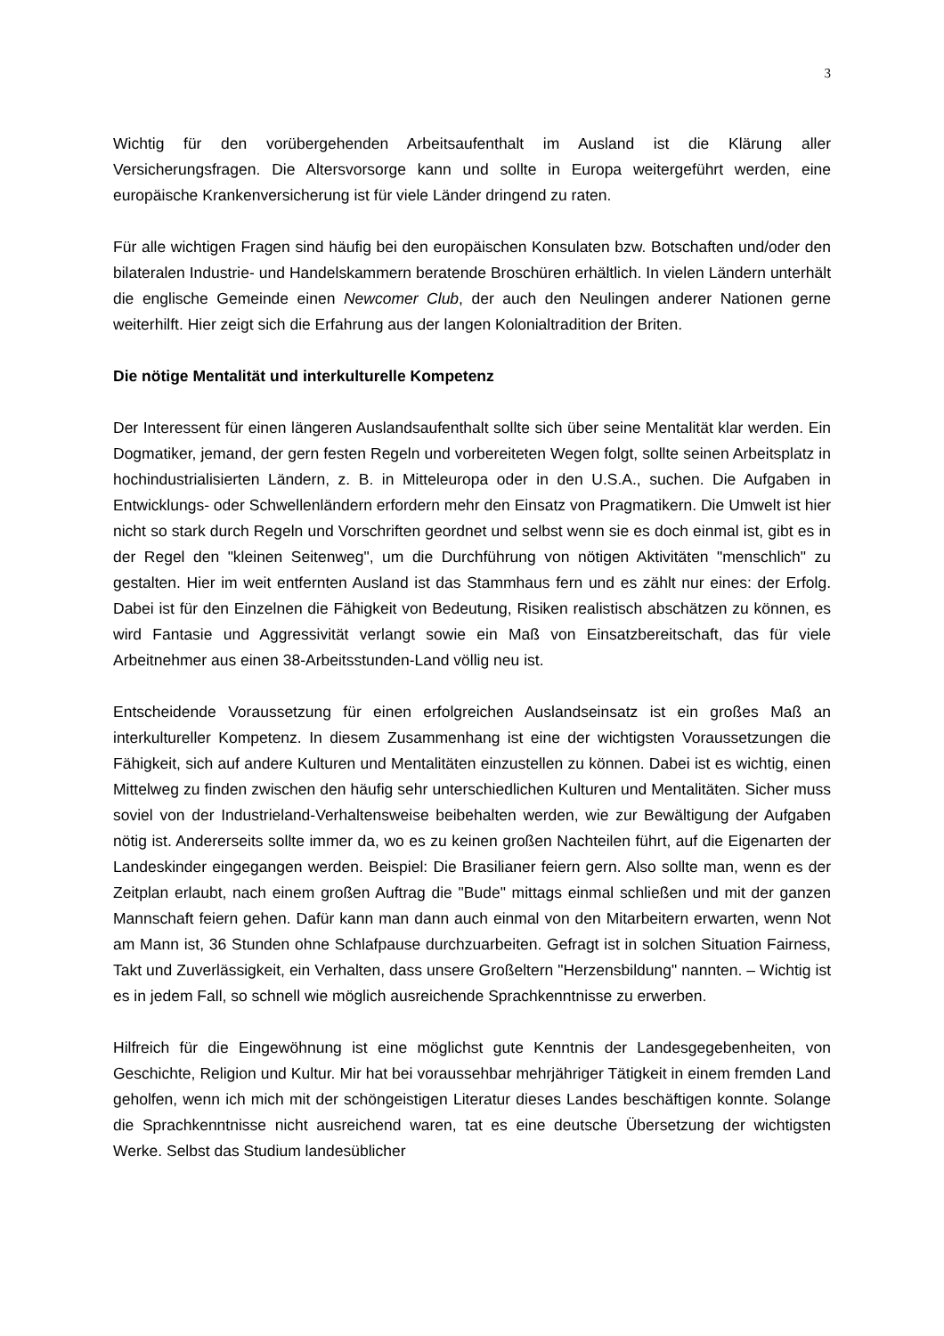3
Wichtig für den vorübergehenden Arbeitsaufenthalt im Ausland ist die Klärung aller Versicherungsfragen. Die Altersvorsorge kann und sollte in Europa weitergeführt werden, eine europäische Krankenversicherung ist für viele Länder dringend zu raten.
Für alle wichtigen Fragen sind häufig bei den europäischen Konsulaten bzw. Botschaften und/oder den bilateralen Industrie- und Handelskammern beratende Broschüren erhältlich. In vielen Ländern unterhält die englische Gemeinde einen Newcomer Club, der auch den Neulingen anderer Nationen gerne weiterhilft. Hier zeigt sich die Erfahrung aus der langen Kolonialtradition der Briten.
Die nötige Mentalität und interkulturelle Kompetenz
Der Interessent für einen längeren Auslandsaufenthalt sollte sich über seine Mentalität klar werden. Ein Dogmatiker, jemand, der gern festen Regeln und vorbereiteten Wegen folgt, sollte seinen Arbeitsplatz in hochindustrialisierten Ländern, z. B. in Mitteleuropa oder in den U.S.A., suchen. Die Aufgaben in Entwicklungs- oder Schwellenländern erfordern mehr den Einsatz von Pragmatikern. Die Umwelt ist hier nicht so stark durch Regeln und Vorschriften geordnet und selbst wenn sie es doch einmal ist, gibt es in der Regel den "kleinen Seitenweg", um die Durchführung von nötigen Aktivitäten "menschlich" zu gestalten. Hier im weit entfernten Ausland ist das Stammhaus fern und es zählt nur eines: der Erfolg. Dabei ist für den Einzelnen die Fähigkeit von Bedeutung, Risiken realistisch abschätzen zu können, es wird Fantasie und Aggressivität verlangt sowie ein Maß von Einsatzbereitschaft, das für viele Arbeitnehmer aus einen 38-Arbeitsstunden-Land völlig neu ist.
Entscheidende Voraussetzung für einen erfolgreichen Auslandseinsatz ist ein großes Maß an interkultureller Kompetenz. In diesem Zusammenhang ist eine der wichtigsten Voraussetzungen die Fähigkeit, sich auf andere Kulturen und Mentalitäten einzustellen zu können. Dabei ist es wichtig, einen Mittelweg zu finden zwischen den häufig sehr unterschiedlichen Kulturen und Mentalitäten. Sicher muss soviel von der Industrieland-Verhaltensweise beibehalten werden, wie zur Bewältigung der Aufgaben nötig ist. Andererseits sollte immer da, wo es zu keinen großen Nachteilen führt, auf die Eigenarten der Landeskinder eingegangen werden. Beispiel: Die Brasilianer feiern gern. Also sollte man, wenn es der Zeitplan erlaubt, nach einem großen Auftrag die "Bude" mittags einmal schließen und mit der ganzen Mannschaft feiern gehen. Dafür kann man dann auch einmal von den Mitarbeitern erwarten, wenn Not am Mann ist, 36 Stunden ohne Schlafpause durchzuarbeiten. Gefragt ist in solchen Situation Fairness, Takt und Zuverlässigkeit, ein Verhalten, dass unsere Großeltern "Herzensbildung" nannten. – Wichtig ist es in jedem Fall, so schnell wie möglich ausreichende Sprachkenntnisse zu erwerben.
Hilfreich für die Eingewöhnung ist eine möglichst gute Kenntnis der Landesgegebenheiten, von Geschichte, Religion und Kultur. Mir hat bei voraussehbar mehrjähriger Tätigkeit in einem fremden Land geholfen, wenn ich mich mit der schöngeistigen Literatur dieses Landes beschäftigen konnte. Solange die Sprachkenntnisse nicht ausreichend waren, tat es eine deutsche Übersetzung der wichtigsten Werke. Selbst das Studium landesüblicher